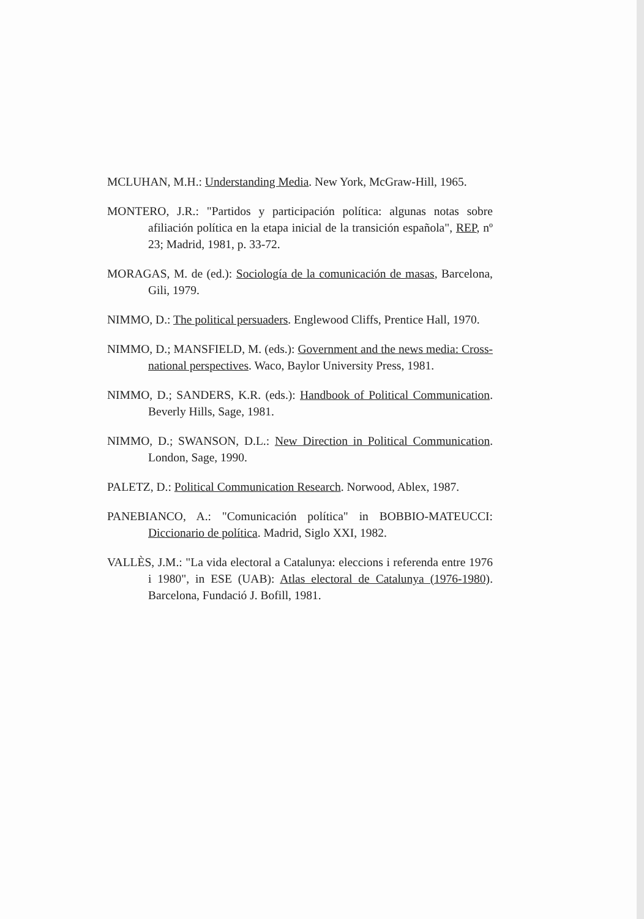MCLUHAN, M.H.: Understanding Media. New York, McGraw-Hill, 1965.
MONTERO, J.R.: "Partidos y participación política: algunas notas sobre afiliación política en la etapa inicial de la transición española", REP, nº 23; Madrid, 1981, p. 33-72.
MORAGAS, M. de (ed.): Sociología de la comunicación de masas, Barcelona, Gili, 1979.
NIMMO, D.: The political persuaders. Englewood Cliffs, Prentice Hall, 1970.
NIMMO, D.; MANSFIELD, M. (eds.): Government and the news media: Cross-national perspectives. Waco, Baylor University Press, 1981.
NIMMO, D.; SANDERS, K.R. (eds.): Handbook of Political Communication. Beverly Hills, Sage, 1981.
NIMMO, D.; SWANSON, D.L.: New Direction in Political Communication. London, Sage, 1990.
PALETZ, D.: Political Communication Research. Norwood, Ablex, 1987.
PANEBIANCO, A.: "Comunicación política" in BOBBIO-MATEUCCI: Diccionario de política. Madrid, Siglo XXI, 1982.
VALLÈS, J.M.: "La vida electoral a Catalunya: eleccions i referenda entre 1976 i 1980", in ESE (UAB): Atlas electoral de Catalunya (1976-1980). Barcelona, Fundació J. Bofill, 1981.